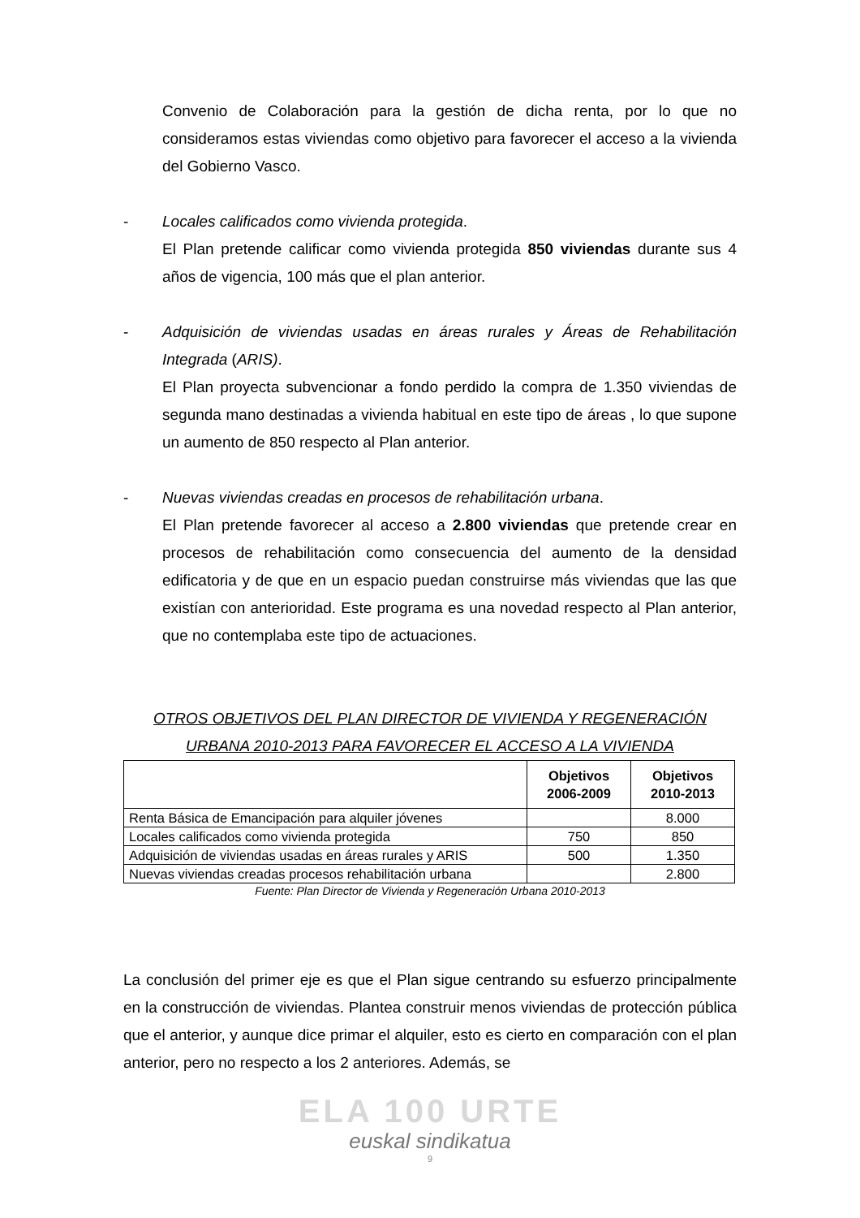Convenio de Colaboración para la gestión de dicha renta, por lo que no consideramos estas viviendas como objetivo para favorecer el acceso a la vivienda del Gobierno Vasco.
- Locales calificados como vivienda protegida.
El Plan pretende calificar como vivienda protegida 850 viviendas durante sus 4 años de vigencia, 100 más que el plan anterior.
- Adquisición de viviendas usadas en áreas rurales y Áreas de Rehabilitación Integrada (ARIS).
El Plan proyecta subvencionar a fondo perdido la compra de 1.350 viviendas de segunda mano destinadas a vivienda habitual en este tipo de áreas , lo que supone un aumento de 850 respecto al Plan anterior.
- Nuevas viviendas creadas en procesos de rehabilitación urbana.
El Plan pretende favorecer al acceso a 2.800 viviendas que pretende crear en procesos de rehabilitación como consecuencia del aumento de la densidad edificatoria y de que en un espacio puedan construirse más viviendas que las que existían con anterioridad. Este programa es una novedad respecto al Plan anterior, que no contemplaba este tipo de actuaciones.
OTROS OBJETIVOS DEL PLAN DIRECTOR DE VIVIENDA Y REGENERACIÓN URBANA 2010-2013 PARA FAVORECER EL ACCESO A LA VIVIENDA
| | Objetivos 2006-2009 | Objetivos 2010-2013 |
| --- | --- | --- |
| Renta Básica de Emancipación para alquiler jóvenes | | 8.000 |
| Locales calificados como vivienda protegida | 750 | 850 |
| Adquisición de viviendas usadas en áreas rurales y ARIS | 500 | 1.350 |
| Nuevas viviendas creadas procesos rehabilitación urbana | | 2.800 |
Fuente: Plan Director de Vivienda y Regeneración Urbana 2010-2013
La conclusión del primer eje es que el Plan sigue centrando su esfuerzo principalmente en la construcción de viviendas. Plantea construir menos viviendas de protección pública que el anterior, y aunque dice primar el alquiler, esto es cierto en comparación con el plan anterior, pero no respecto a los 2 anteriores. Además, se
ELA 100 URTE
euskal sindikatua
9